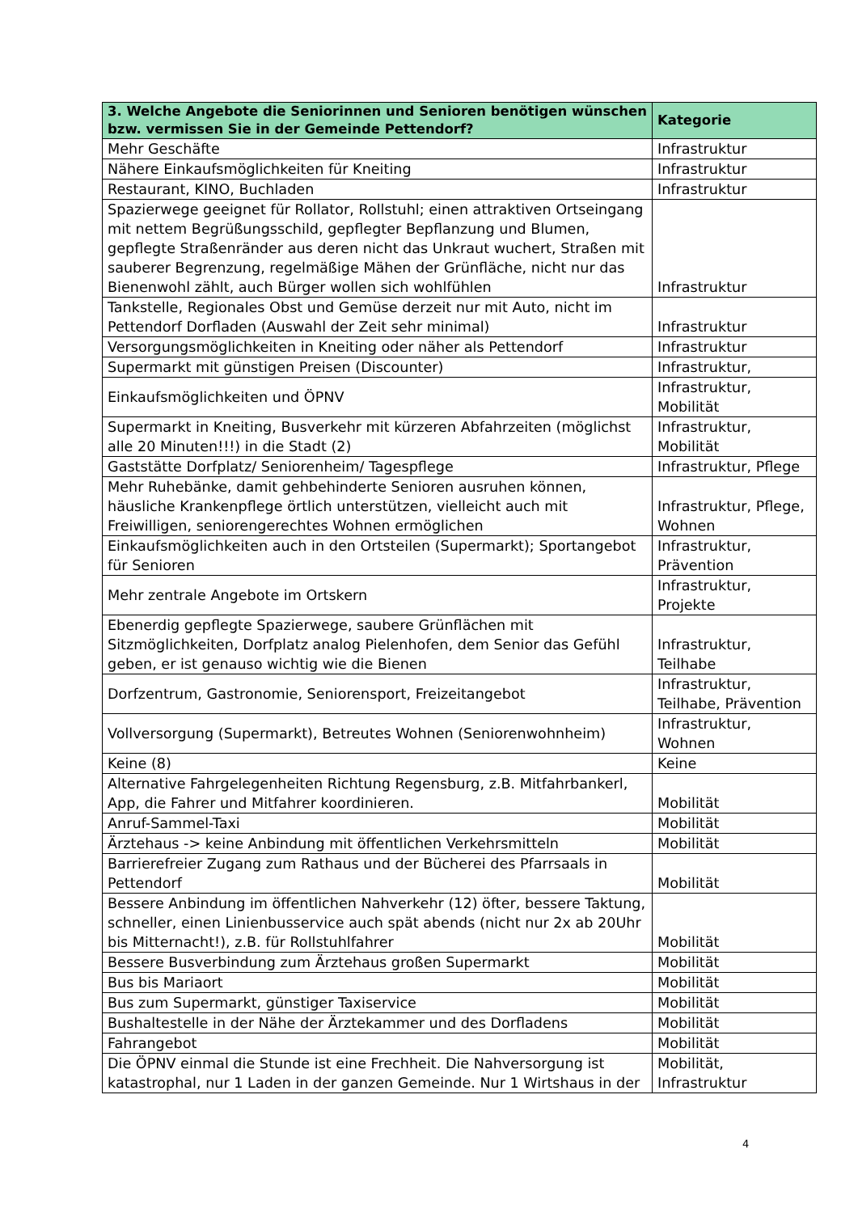| 3. Welche Angebote die Seniorinnen und Senioren benötigen wünschen bzw. vermissen Sie in der Gemeinde Pettendorf? | Kategorie |
| --- | --- |
| Mehr Geschäfte | Infrastruktur |
| Nähere Einkaufsmöglichkeiten für Kneiting | Infrastruktur |
| Restaurant, KINO, Buchladen | Infrastruktur |
| Spazierwege geeignet für Rollator, Rollstuhl; einen attraktiven Ortseingang mit nettem Begrüßungsschild, gepflegter Bepflanzung und Blumen, gepflegte Straßenränder aus deren nicht das Unkraut wuchert, Straßen mit sauberer Begrenzung, regelmäßige Mähen der Grünfläche, nicht nur das Bienenwohl zählt, auch Bürger wollen sich wohlfühlen | Infrastruktur |
| Tankstelle, Regionales Obst und Gemüse derzeit nur mit Auto, nicht im Pettendorf Dorfladen (Auswahl der Zeit sehr minimal) | Infrastruktur |
| Versorgungsmöglichkeiten in Kneiting oder näher als Pettendorf | Infrastruktur |
| Supermarkt mit günstigen Preisen (Discounter) | Infrastruktur, |
| Einkaufsmöglichkeiten und ÖPNV | Infrastruktur, Mobilität |
| Supermarkt in Kneiting, Busverkehr mit kürzeren Abfahrzeiten (möglichst alle 20 Minuten!!!) in die Stadt (2) | Infrastruktur, Mobilität |
| Gaststätte Dorfplatz/ Seniorenheim/ Tagespflege | Infrastruktur, Pflege |
| Mehr Ruhebänke, damit gehbehinderte Senioren ausruhen können, häusliche Krankenpflege örtlich unterstützen, vielleicht auch mit Freiwilligen, seniorengerechtes Wohnen ermöglichen | Infrastruktur, Pflege, Wohnen |
| Einkaufsmöglichkeiten auch in den Ortsteilen (Supermarkt); Sportangebot für Senioren | Infrastruktur, Prävention |
| Mehr zentrale Angebote im Ortskern | Infrastruktur, Projekte |
| Ebenerdig gepflegte Spazierwege, saubere Grünflächen mit Sitzmöglichkeiten, Dorfplatz analog Pielenhofen, dem Senior das Gefühl geben, er ist genauso wichtig wie die Bienen | Infrastruktur, Teilhabe |
| Dorfzentrum, Gastronomie, Seniorensport, Freizeitangebot | Infrastruktur, Teilhabe, Prävention |
| Vollversorgung (Supermarkt), Betreutes Wohnen (Seniorenwohnheim) | Infrastruktur, Wohnen |
| Keine (8) | Keine |
| Alternative Fahrgelegenheiten Richtung Regensburg, z.B. Mitfahrbankerl, App, die Fahrer und Mitfahrer koordinieren. | Mobilität |
| Anruf-Sammel-Taxi | Mobilität |
| Ärztehaus -> keine Anbindung mit öffentlichen Verkehrsmitteln | Mobilität |
| Barrierefreier Zugang zum Rathaus und der Bücherei des Pfarrsaals in Pettendorf | Mobilität |
| Bessere Anbindung im öffentlichen Nahverkehr (12) öfter, bessere Taktung, schneller, einen Linienbusservice auch spät abends (nicht nur 2x ab 20Uhr bis Mitternacht!), z.B. für Rollstuhlfahrer | Mobilität |
| Bessere Busverbindung zum Ärztehaus großen Supermarkt | Mobilität |
| Bus bis Mariaort | Mobilität |
| Bus zum Supermarkt, günstiger Taxiservice | Mobilität |
| Bushaltestelle in der Nähe der Ärztekammer und des Dorfladens | Mobilität |
| Fahrangebot | Mobilität |
| Die ÖPNV einmal die Stunde ist eine Frechheit. Die Nahversorgung ist katastrophal, nur 1 Laden in der ganzen Gemeinde. Nur 1 Wirtshaus in der | Mobilität, Infrastruktur |
4